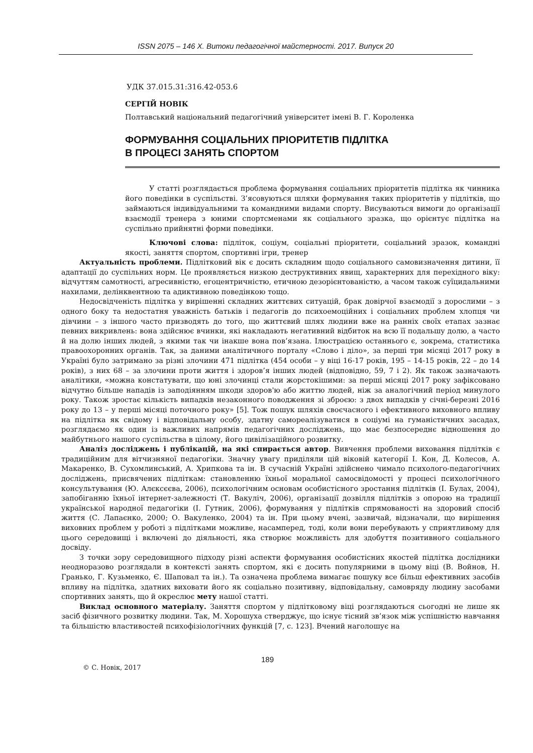ISSN 2075 – 146 X. Витоки педагогічної майстерності. 2017. Випуск 20
УДК 37.015.31:316.42-053.6
СЕРГІЙ НОВІК
Полтавський національний педагогічний університет імені В. Г. Короленка
ФОРМУВАННЯ СОЦІАЛЬНИХ ПРІОРИТЕТІВ ПІДЛІТКА
В ПРОЦЕСІ ЗАНЯТЬ СПОРТОМ
У статті розглядається проблема формування соціальних пріоритетів підлітка як чинника його поведінки в суспільстві. З’ясовуються шляхи формування таких пріоритетів у підлітків, що займаються індивідуальними та командними видами спорту. Висуваються вимоги до організації взаємодії тренера з юними спортсменами як соціального зразка, що орієнтує підлітка на суспільно прийнятні форми поведінки.
Ключові слова: підліток, соціум, соціальні пріоритети, соціальний зразок, командні якості, заняття спортом, спортивні ігри, тренер
Актуальність проблеми. Підлітковий вік є досить складним щодо соціального самовизначення дитини, її адаптації до суспільних норм. Це проявляється низкою деструктивних явищ, характерних для перехідного віку: відчуттям самотності, агресивністю, егоцентричністю, етичною дезорієнтованістю, а часом також суїцидальними нахилами, делінквентною та адиктивною поведінкою тощо.
Недосвідченість підлітка у вирішенні складних життєвих ситуацій, брак довірчої взаємодії з дорослими – з одного боку та недостатня уважність батьків і педагогів до психоемоційних і соціальних проблем хлопця чи дівчини – з іншого часто призводять до того, що життєвий шлях людини вже на ранніх своїх етапах зазнає певних викривлень: вона здійснює вчинки, які накладають негативний відбиток на всю її подальшу долю, а часто й на долю інших людей, з якими так чи інакше вона пов’язана. Ілюстрацією останнього є, зокрема, статистика правоохоронних органів. Так, за даними аналітичного порталу «Слово і діло», за перші три місяці 2017 року в Україні було затримано за різні злочини 471 підлітка (454 особи – у віці 16-17 років, 195 – 14-15 років, 22 – до 14 років), з них 68 – за злочини проти життя і здоров’я інших людей (відповідно, 59, 7 і 2). Як також зазначають аналітики, «можна констатувати, що юні злочинці стали жорстокішими: за перші місяці 2017 року зафіксовано відчутно більше нападів із заподіянням шкоди здоров'ю або життю людей, ніж за аналогічний період минулого року. Також зростає кількість випадків незаконного поводження зі зброєю: з двох випадків у січні-березні 2016 року до 13 – у перші місяці поточного року» [5]. Тож пошук шляхів своєчасного і ефективного виховного впливу на підлітка як свідому і відповідальну особу, здатну самореалізуватися в соціумі на гуманістичних засадах, розглядаємо як один із важливих напрямів педагогічних досліджень, що має безпосереднє відношення до майбутнього нашого суспільства в цілому, його цивілізаційного розвитку.
Аналіз досліджень і публікацій, на які спирається автор. Вивчення проблеми виховання підлітків є традиційним для вітчизняної педагогіки. Значну увагу приділяли цій віковій категорії І. Кон, Д. Колесов, А. Макаренко, В. Сухомлинський, А. Хрипкова та ін. В сучасній Україні здійснено чимало психолого-педагогічних досліджень, присвячених підліткам: становленню їхньої моральної самосвідомості у процесі психологічного консультування (Ю. Алєксєєва, 2006), психологічним основам особистісного зростання підлітків (І. Булах, 2004), запобіганню їхньої інтернет-залежності (Т. Вакуліч, 2006), організації дозвілля підлітків з опорою на традиції української народної педагогіки (І. Гутник, 2006), формування у підлітків спрямованості на здоровий спосіб життя (С. Лапаєнко, 2000; О. Вакуленко, 2004) та ін. При цьому вчені, зазвичай, відзначали, що вирішення виховних проблем у роботі з підлітками можливе, насамперед, тоді, коли вони перебувають у сприятливому для цього середовищі і включені до діяльності, яка створює можливість для здобуття позитивного соціального досвіду.
З точки зору середовищного підходу різні аспекти формування особистісних якостей підлітка дослідники неодноразово розглядали в контексті занять спортом, які є досить популярними в цьому віці (В. Войнов, Н. Гранько, Г. Кузьменко, Є. Шаповал та ін.). Та означена проблема вимагає пошуку все більш ефективних засобів впливу на підлітка, здатних виховати його як соціально позитивну, відповідальну, самовряду людину засобами спортивних занять, що й окреслює мету нашої статті.
Виклад основного матеріалу. Заняття спортом у підлітковому віці розглядаються сьогодні не лише як засіб фізичного розвитку людини. Так, М. Хорошуха стверджує, що існує тісний зв’язок між успішністю навчання та більшістю властивостей психофізіологічних функцій [7, с. 123]. Вчений наголошує на
189
© С. Новік, 2017